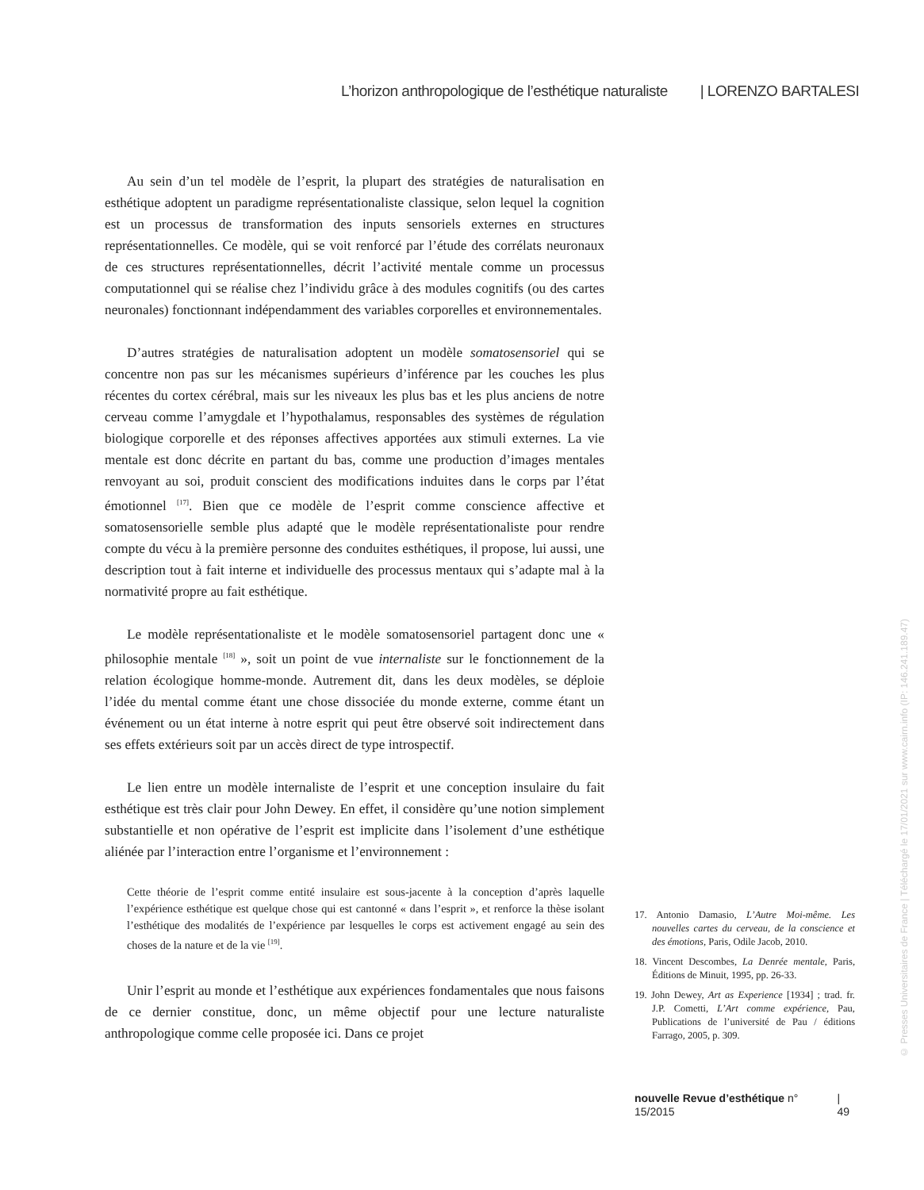L’horizon anthropologique de l’esthétique naturaliste | LORENZO BARTALESI
Au sein d’un tel modèle de l’esprit, la plupart des stratégies de naturalisation en esthétique adoptent un paradigme représentationaliste classique, selon lequel la cognition est un processus de transformation des inputs sensoriels externes en structures représentationnelles. Ce modèle, qui se voit renforcé par l’étude des corrélats neuronaux de ces structures représentationnelles, décrit l’activité mentale comme un processus computationnel qui se réalise chez l’individu grâce à des modules cognitifs (ou des cartes neuronales) fonctionnant indépendamment des variables corporelles et environnementales.
D’autres stratégies de naturalisation adoptent un modèle somatosensoriel qui se concentre non pas sur les mécanismes supérieurs d’inférence par les couches les plus récentes du cortex cérébral, mais sur les niveaux les plus bas et les plus anciens de notre cerveau comme l’amygdale et l’hypothalamus, responsables des systèmes de régulation biologique corporelle et des réponses affectives apportées aux stimuli externes. La vie mentale est donc décrite en partant du bas, comme une production d’images mentales renvoyant au soi, produit conscient des modifications induites dans le corps par l’état émotionnel <sup>[17]</sup>. Bien que ce modèle de l’esprit comme conscience affective et somatosensorielle semble plus adapté que le modèle représentationaliste pour rendre compte du vécu à la première personne des conduites esthétiques, il propose, lui aussi, une description tout à fait interne et individuelle des processus mentaux qui s’adapte mal à la normativité propre au fait esthétique.
Le modèle représentationaliste et le modèle somatosensoriel partagent donc une « philosophie mentale <sup>[18]</sup> », soit un point de vue internaliste sur le fonctionnement de la relation écologique homme-monde. Autrement dit, dans les deux modèles, se déploie l’idée du mental comme étant une chose dissociée du monde externe, comme étant un événement ou un état interne à notre esprit qui peut être observé soit indirectement dans ses effets extérieurs soit par un accès direct de type introspectif.
Le lien entre un modèle internaliste de l’esprit et une conception insulaire du fait esthétique est très clair pour John Dewey. En effet, il considère qu’une notion simplement substantielle et non opérative de l’esprit est implicite dans l’isolement d’une esthétique aliénée par l’interaction entre l’organisme et l’environnement :
Cette théorie de l’esprit comme entité insulaire est sous-jacente à la conception d’après laquelle l’expérience esthétique est quelque chose qui est cantonné « dans l’esprit », et renforce la thèse isolant l’esthétique des modalités de l’expérience par lesquelles le corps est activement engagé au sein des choses de la nature et de la vie <sup>[19]</sup>.
Unir l’esprit au monde et l’esthétique aux expériences fondamentales que nous faisons de ce dernier constitue, donc, un même objectif pour une lecture naturaliste anthropologique comme celle proposée ici. Dans ce projet
17. Antonio Damasio, L’Autre Moi-même. Les nouvelles cartes du cerveau, de la conscience et des émotions, Paris, Odile Jacob, 2010.
18. Vincent Descombes, La Denrée mentale, Paris, Éditions de Minuit, 1995, pp. 26-33.
19. John Dewey, Art as Experience [1934] ; trad. fr. J.P. Cometti, L’Art comme expérience, Pau, Publications de l’université de Pau / éditions Farrago, 2005, p. 309.
nouvelle Revue d’esthétique n° 15/2015 | 49
© Presses Universitaires de France | Téléchargé le 17/01/2021 sur www.cairn.info (IP: 146.241.189.47)